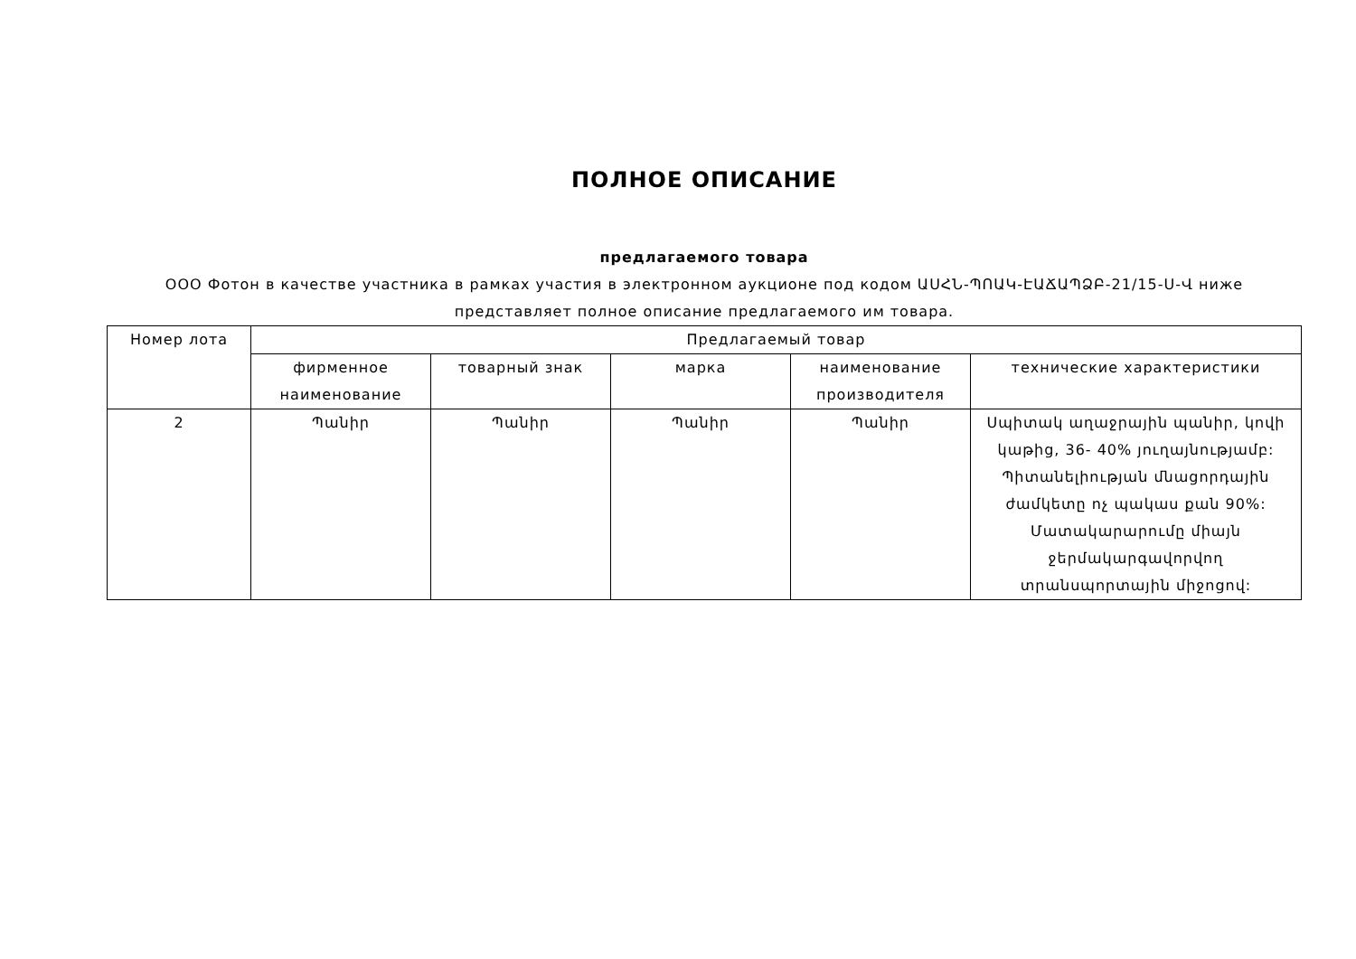ПОЛНОЕ ОПИСАНИЕ
предлагаемого товара
ООО Фотон в качестве участника в рамках участия в электронном аукционе под кодом ԱՍՀՆ-ՊՈԱԿ-ԷԱՃԱՊՁԲ-21/15-Ս-Վ ниже представляет полное описание предлагаемого им товара.
| Номер лота | Предлагаемый товар | | | | |
| --- | --- | --- | --- | --- | --- |
| | фирменное наименование | товарный знак | марка | наименование производителя | технические характеристики |
| 2 | Պանիր | Պանիր | Պանիր | Պանիր | Սպիտակ աղաջրային պանիր, կովի կաթից, 36- 40% յուղայնությամբ: Պիտանելիության մնացորդային ժամկետը ոչ պակաս քան 90%: Մատակարարումը միայն ջերմակարգավորվող տրանսպորտային միջոցով: |